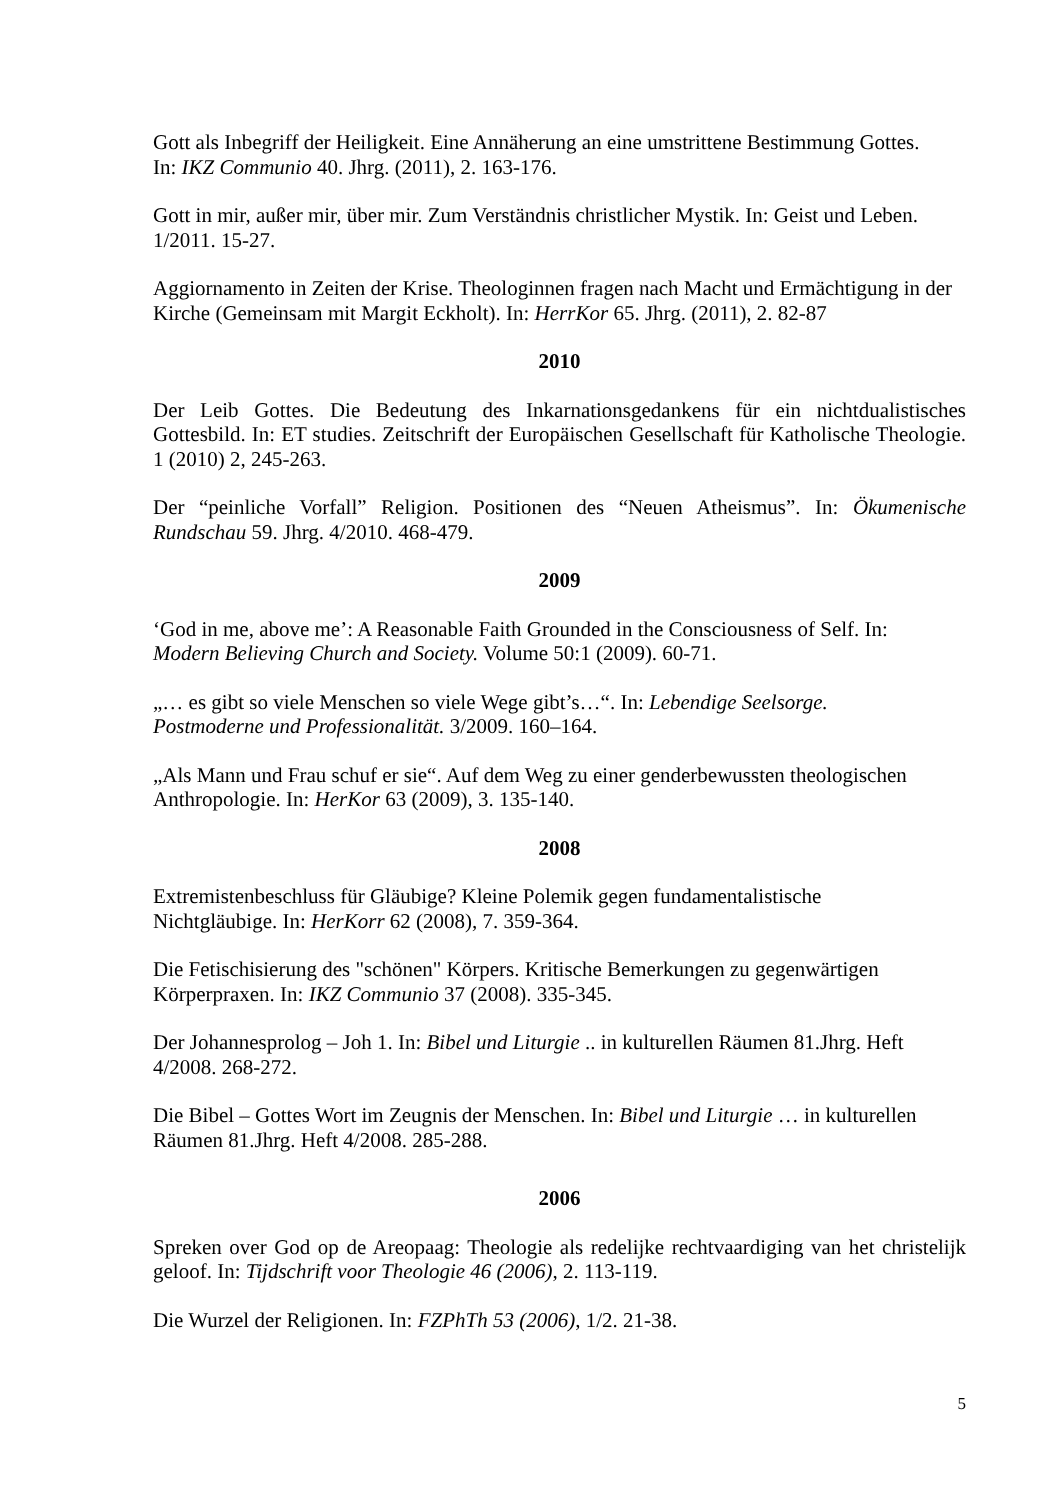Gott als Inbegriff der Heiligkeit. Eine Annäherung an eine umstrittene Bestimmung Gottes.
In: IKZ Communio 40. Jhrg. (2011), 2. 163-176.
Gott in mir, außer mir, über mir. Zum Verständnis christlicher Mystik. In: Geist und Leben.
1/2011. 15-27.
Aggiornamento in Zeiten der Krise. Theologinnen fragen nach Macht und Ermächtigung in der Kirche (Gemeinsam mit Margit Eckholt). In: HerrKor 65. Jhrg. (2011), 2. 82-87
2010
Der Leib Gottes. Die Bedeutung des Inkarnationsgedankens für ein nichtdualistisches Gottesbild. In: ET studies. Zeitschrift der Europäischen Gesellschaft für Katholische Theologie. 1 (2010) 2, 245-263.
Der “peinliche Vorfall” Religion. Positionen des “Neuen Atheismus”. In: Ökumenische Rundschau 59. Jhrg. 4/2010. 468-479.
2009
‘God in me, above me’: A Reasonable Faith Grounded in the Consciousness of Self. In:
Modern Believing Church and Society. Volume 50:1 (2009). 60-71.
„… es gibt so viele Menschen so viele Wege gibt’s…“. In: Lebendige Seelsorge.
Postmoderne und Professionalität. 3/2009. 160–164.
„Als Mann und Frau schuf er sie“. Auf dem Weg zu einer genderbewussten theologischen Anthropologie. In: HerKor 63 (2009), 3. 135-140.
2008
Extremistenbeschluss für Gläubige? Kleine Polemik gegen fundamentalistische
Nichtgläubige. In: HerKorr 62 (2008), 7. 359-364.
Die Fetischisierung des "schönen" Körpers. Kritische Bemerkungen zu gegenwärtigen
Körperpraxen. In: IKZ Communio 37 (2008). 335-345.
Der Johannesprolog – Joh 1. In: Bibel und Liturgie .. in kulturellen Räumen 81.Jhrg. Heft
4/2008. 268-272.
Die Bibel – Gottes Wort im Zeugnis der Menschen. In: Bibel und Liturgie … in kulturellen
Räumen 81.Jhrg. Heft 4/2008. 285-288.
2006
Spreken over God op de Areopaag: Theologie als redelijke rechtvaardiging van het christelijk geloof. In: Tijdschrift voor Theologie 46 (2006), 2. 113-119.
Die Wurzel der Religionen. In: FZPhTh 53 (2006), 1/2. 21-38.
5